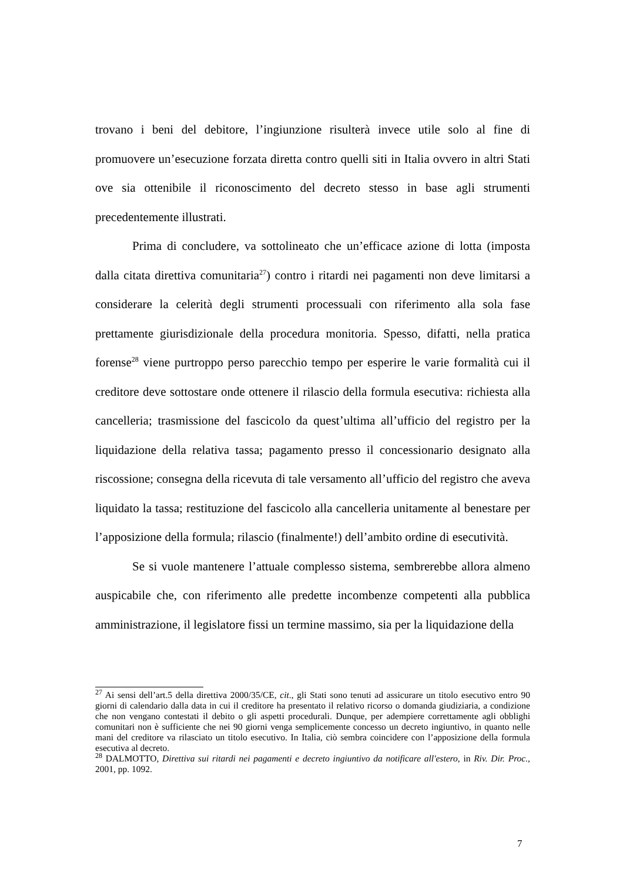trovano i beni del debitore, l’ingiunzione risulterà invece utile solo al fine di promuovere un’esecuzione forzata diretta contro quelli siti in Italia ovvero in altri Stati ove sia ottenibile il riconoscimento del decreto stesso in base agli strumenti precedentemente illustrati.
Prima di concludere, va sottolineato che un’efficace azione di lotta (imposta dalla citata direttiva comunitaria<sup>27</sup>) contro i ritardi nei pagamenti non deve limitarsi a considerare la celerità degli strumenti processuali con riferimento alla sola fase prettamente giurisdizionale della procedura monitoria. Spesso, difatti, nella pratica forense<sup>28</sup> viene purtroppo perso parecchio tempo per esperire le varie formalità cui il creditore deve sottostare onde ottenere il rilascio della formula esecutiva: richiesta alla cancelleria; trasmissione del fascicolo da quest’ultima all’ufficio del registro per la liquidazione della relativa tassa; pagamento presso il concessionario designato alla riscossione; consegna della ricevuta di tale versamento all’ufficio del registro che aveva liquidato la tassa; restituzione del fascicolo alla cancelleria unitamente al benestare per l’apposizione della formula; rilascio (finalmente!) dell’ambito ordine di esecutività.
Se si vuole mantenere l’attuale complesso sistema, sembrerebbe allora almeno auspicabile che, con riferimento alle predette incombenze competenti alla pubblica amministrazione, il legislatore fissi un termine massimo, sia per la liquidazione della
<sup>27</sup> Ai sensi dell’art.5 della direttiva 2000/35/CE, cit., gli Stati sono tenuti ad assicurare un titolo esecutivo entro 90 giorni di calendario dalla data in cui il creditore ha presentato il relativo ricorso o domanda giudiziaria, a condizione che non vengano contestati il debito o gli aspetti procedurali. Dunque, per adempiere correttamente agli obblighi comunitari non è sufficiente che nei 90 giorni venga semplicemente concesso un decreto ingiuntivo, in quanto nelle mani del creditore va rilasciato un titolo esecutivo. In Italia, ciò sembra coincidere con l’apposizione della formula esecutiva al decreto.
<sup>28</sup> DALMOTTO, Direttiva sui ritardi nei pagamenti e decreto ingiuntivo da notificare all'estero, in Riv. Dir. Proc., 2001, pp. 1092.
7